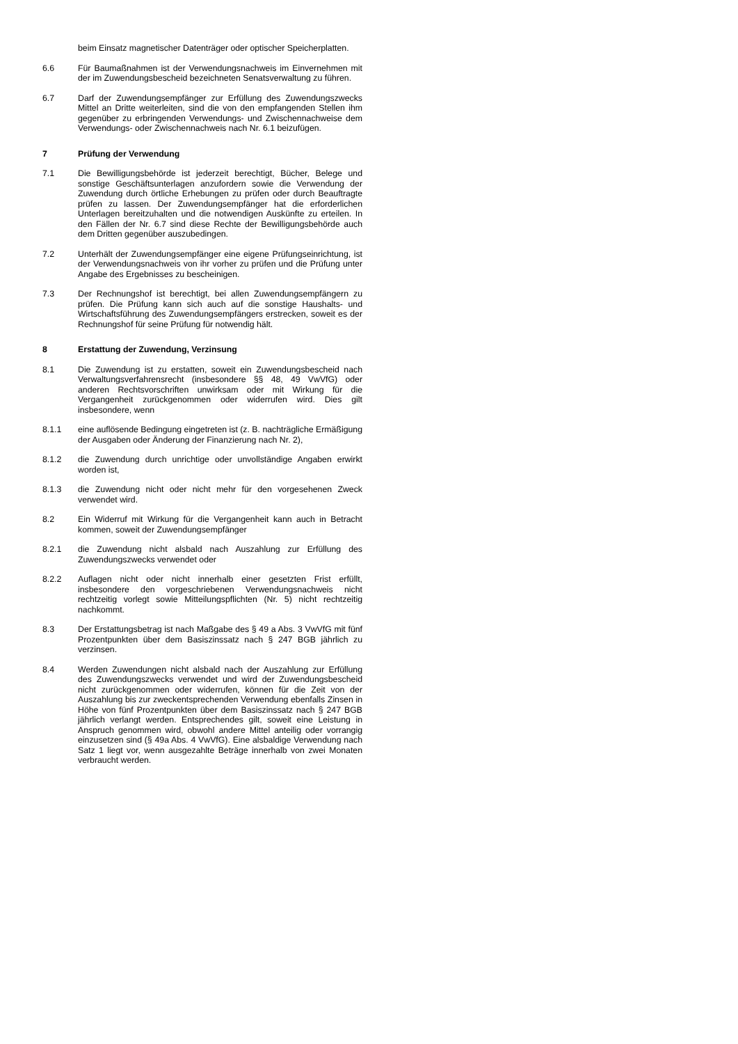beim Einsatz magnetischer Datenträger oder optischer Speicherplatten.
6.6 Für Baumaßnahmen ist der Verwendungsnachweis im Einvernehmen mit der im Zuwendungsbescheid bezeichneten Senatsverwaltung zu führen.
6.7 Darf der Zuwendungsempfänger zur Erfüllung des Zuwendungszwecks Mittel an Dritte weiterleiten, sind die von den empfangenden Stellen ihm gegenüber zu erbringenden Verwendungs- und Zwischennachweise dem Verwendungs- oder Zwischennachweis nach Nr. 6.1 beizufügen.
7 Prüfung der Verwendung
7.1 Die Bewilligungsbehörde ist jederzeit berechtigt, Bücher, Belege und sonstige Geschäftsunterlagen anzufordern sowie die Verwendung der Zuwendung durch örtliche Erhebungen zu prüfen oder durch Beauftragte prüfen zu lassen. Der Zuwendungsempfänger hat die erforderlichen Unterlagen bereitzuhalten und die notwendigen Auskünfte zu erteilen. In den Fällen der Nr. 6.7 sind diese Rechte der Bewilligungsbehörde auch dem Dritten gegenüber auszubedingen.
7.2 Unterhält der Zuwendungsempfänger eine eigene Prüfungseinrichtung, ist der Verwendungsnachweis von ihr vorher zu prüfen und die Prüfung unter Angabe des Ergebnisses zu bescheinigen.
7.3 Der Rechnungshof ist berechtigt, bei allen Zuwendungsempfängern zu prüfen. Die Prüfung kann sich auch auf die sonstige Haushalts- und Wirtschaftsführung des Zuwendungsempfängers erstrecken, soweit es der Rechnungshof für seine Prüfung für notwendig hält.
8 Erstattung der Zuwendung, Verzinsung
8.1 Die Zuwendung ist zu erstatten, soweit ein Zuwendungsbescheid nach Verwaltungsverfahrensrecht (insbesondere §§ 48, 49 VwVfG) oder anderen Rechtsvorschriften unwirksam oder mit Wirkung für die Vergangenheit zurückgenommen oder widerrufen wird. Dies gilt insbesondere, wenn
8.1.1 eine auflösende Bedingung eingetreten ist (z. B. nachträgliche Ermäßigung der Ausgaben oder Änderung der Finanzierung nach Nr. 2),
8.1.2 die Zuwendung durch unrichtige oder unvollständige Angaben erwirkt worden ist,
8.1.3 die Zuwendung nicht oder nicht mehr für den vorgesehenen Zweck verwendet wird.
8.2 Ein Widerruf mit Wirkung für die Vergangenheit kann auch in Betracht kommen, soweit der Zuwendungsempfänger
8.2.1 die Zuwendung nicht alsbald nach Auszahlung zur Erfüllung des Zuwendungszwecks verwendet oder
8.2.2 Auflagen nicht oder nicht innerhalb einer gesetzten Frist erfüllt, insbesondere den vorgeschriebenen Verwendungsnachweis nicht rechtzeitig vorlegt sowie Mitteilungspflichten (Nr. 5) nicht rechtzeitig nachkommt.
8.3 Der Erstattungsbetrag ist nach Maßgabe des § 49 a Abs. 3 VwVfG mit fünf Prozentpunkten über dem Basiszinssatz nach § 247 BGB jährlich zu verzinsen.
8.4 Werden Zuwendungen nicht alsbald nach der Auszahlung zur Erfüllung des Zuwendungszwecks verwendet und wird der Zuwendungsbescheid nicht zurückgenommen oder widerrufen, können für die Zeit von der Auszahlung bis zur zweckentsprechenden Verwendung ebenfalls Zinsen in Höhe von fünf Prozentpunkten über dem Basiszinssatz nach § 247 BGB jährlich verlangt werden. Entsprechendes gilt, soweit eine Leistung in Anspruch genommen wird, obwohl andere Mittel anteilig oder vorrangig einzusetzen sind (§ 49a Abs. 4 VwVfG). Eine alsbaldige Verwendung nach Satz 1 liegt vor, wenn ausgezahlte Beträge innerhalb von zwei Monaten verbraucht werden.